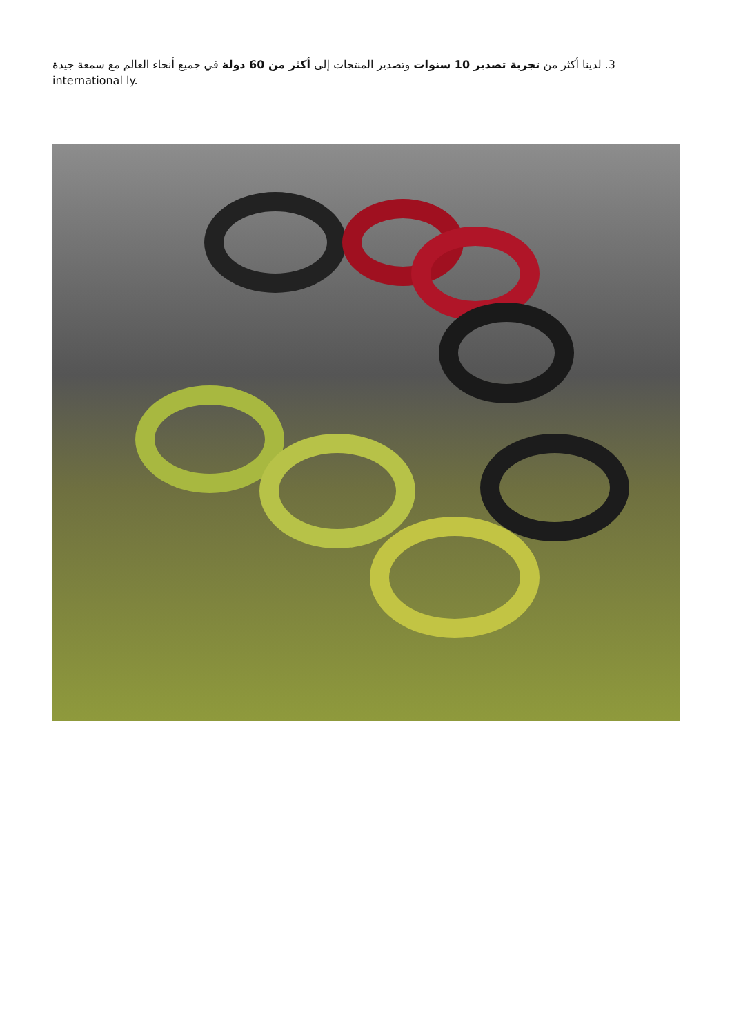لدينا أكثر من تجربة تصدير 10 سنوات وتصدير المنتجات إلى أكثر من 60 دولة في جميع أنحاء العالم مع سمعة جيدة .3
international ly.